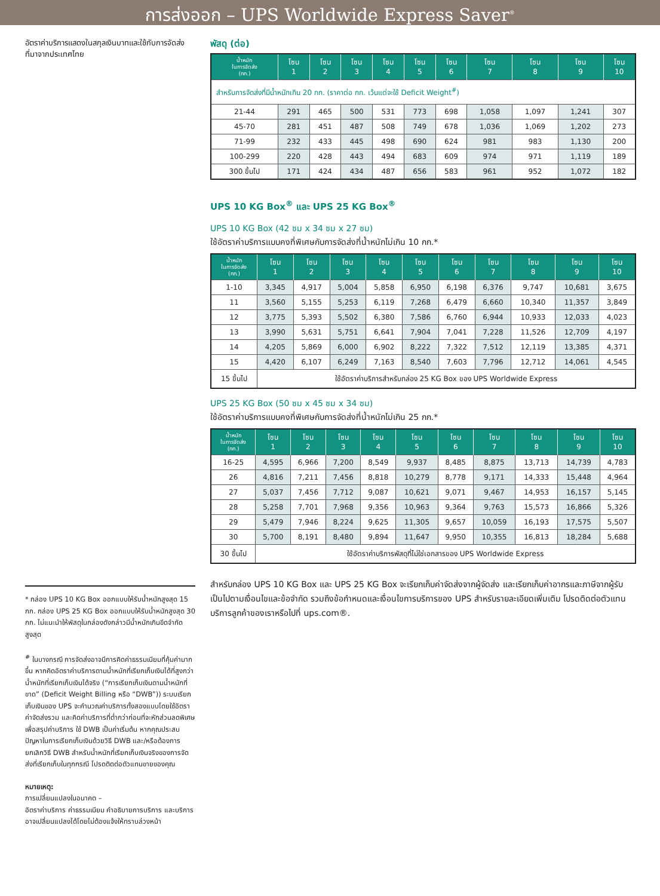การส่งออก – UPS Worldwide Express Saver<sup>®</sup>
อัตราค่าบริการแสดงในสกุลเงินบาทและใช้กับการจัดส่งที่มาจากประเทศไทย
* กล่อง UPS 10 KG Box ออกแบบให้รับน้ำหนักสูงสุด 15 กก. กล่อง UPS 25 KG Box ออกแบบให้รับน้ำหนักสูงสุด 30 กก. ไม่แนะนำให้พัสดุในกล่องดังกล่าวมีน้ำหนักเกินขีดจำกัดสูงสุด
<sup>#</sup> ในบางกรณี การจัดส่งอาจมีการคิดค่าธรรมเนียมที่คุ้มค่ามากขึ้น หากคิดอัตราค่าบริการตามน้ำหนักที่เรียกเก็บเงินได้ที่สูงกว่าน้ำหนักที่เรียกเก็บเงินได้จริง (“การเรียกเก็บเงินตามน้ำหนักที่ขาด” (Deficit Weight Billing หรือ “DWB”)) ระบบเรียกเก็บเงินของ UPS จะคำนวณค่าบริการทั้งสองแบบโดยใช้อัตราค่าจัดส่งรวม และคิดค่าบริการที่ต่ำกว่าก่อนที่จะหักส่วนลดพิเศษเพื่อสรุปค่าบริการ ใช้ DWB เป็นค่าเริ่มต้น หากคุณประสบปัญหาในการเรียกเก็บเงินด้วยวิธี DWB และ/หรือต้องการยกเลิกวิธี DWB สำหรับน้ำหนักที่เรียกเก็บเงินจริงของการจัดส่งที่เรียกเก็บในทุกกรณี โปรดติดต่อตัวแทนขายของคุณ
หมายเหตุ:
การเปลี่ยนแปลงในอนาคต –
อัตราค่าบริการ ค่าธรรมเนียม คำอธิบายการบริการ และบริการอาจเปลี่ยนแปลงได้โดยไม่ต้องแจ้งให้ทราบล่วงหน้า
พัสดุ (ต่อ)
| น้ำหนัก ในการจัดส่ง (กก.) | โซน 1 | โซน 2 | โซน 3 | โซน 4 | โซน 5 | โซน 6 | โซน 7 | โซน 8 | โซน 9 | โซน 10 |
| --- | --- | --- | --- | --- | --- | --- | --- | --- | --- | --- |
| สำหรับการจัดส่งที่มีน้ำหนักเกิน 20 กก. (ราคาต่อ กก. เว้นแต่จะใช้ Deficit Weight<sup>#</sup>) | | | | | | | | | | |
| 21-44 | 291 | 465 | 500 | 531 | 773 | 698 | 1,058 | 1,097 | 1,241 | 307 |
| 45-70 | 281 | 451 | 487 | 508 | 749 | 678 | 1,036 | 1,069 | 1,202 | 273 |
| 71-99 | 232 | 433 | 445 | 498 | 690 | 624 | 981 | 983 | 1,130 | 200 |
| 100-299 | 220 | 428 | 443 | 494 | 683 | 609 | 974 | 971 | 1,119 | 189 |
| 300 ขึ้นไป | 171 | 424 | 434 | 487 | 656 | 583 | 961 | 952 | 1,072 | 182 |
UPS 10 KG Box<sup>®</sup> และ UPS 25 KG Box<sup>®</sup>
UPS 10 KG Box (42 ซม x 34 ซม x 27 ซม)
ใช้อัตราค่าบริการแบบคงที่พิเศษกับการจัดส่งที่น้ำหนักไม่เกิน 10 กก.*
| น้ำหนัก ในการจัดส่ง (กก.) | โซน 1 | โซน 2 | โซน 3 | โซน 4 | โซน 5 | โซน 6 | โซน 7 | โซน 8 | โซน 9 | โซน 10 |
| --- | --- | --- | --- | --- | --- | --- | --- | --- | --- | --- |
| 1-10 | 3,345 | 4,917 | 5,004 | 5,858 | 6,950 | 6,198 | 6,376 | 9,747 | 10,681 | 3,675 |
| 11 | 3,560 | 5,155 | 5,253 | 6,119 | 7,268 | 6,479 | 6,660 | 10,340 | 11,357 | 3,849 |
| 12 | 3,775 | 5,393 | 5,502 | 6,380 | 7,586 | 6,760 | 6,944 | 10,933 | 12,033 | 4,023 |
| 13 | 3,990 | 5,631 | 5,751 | 6,641 | 7,904 | 7,041 | 7,228 | 11,526 | 12,709 | 4,197 |
| 14 | 4,205 | 5,869 | 6,000 | 6,902 | 8,222 | 7,322 | 7,512 | 12,119 | 13,385 | 4,371 |
| 15 | 4,420 | 6,107 | 6,249 | 7,163 | 8,540 | 7,603 | 7,796 | 12,712 | 14,061 | 4,545 |
| 15 ขึ้นไป | ใช้อัตราค่าบริการสำหรับกล่อง 25 KG Box ของ UPS Worldwide Express | | | | | | | | | |
UPS 25 KG Box (50 ซม x 45 ซม x 34 ซม)
ใช้อัตราค่าบริการแบบคงที่พิเศษกับการจัดส่งที่น้ำหนักไม่เกิน 25 กก.*
| น้ำหนัก ในการจัดส่ง (กก.) | โซน 1 | โซน 2 | โซน 3 | โซน 4 | โซน 5 | โซน 6 | โซน 7 | โซน 8 | โซน 9 | โซน 10 |
| --- | --- | --- | --- | --- | --- | --- | --- | --- | --- | --- |
| 16-25 | 4,595 | 6,966 | 7,200 | 8,549 | 9,937 | 8,485 | 8,875 | 13,713 | 14,739 | 4,783 |
| 26 | 4,816 | 7,211 | 7,456 | 8,818 | 10,279 | 8,778 | 9,171 | 14,333 | 15,448 | 4,964 |
| 27 | 5,037 | 7,456 | 7,712 | 9,087 | 10,621 | 9,071 | 9,467 | 14,953 | 16,157 | 5,145 |
| 28 | 5,258 | 7,701 | 7,968 | 9,356 | 10,963 | 9,364 | 9,763 | 15,573 | 16,866 | 5,326 |
| 29 | 5,479 | 7,946 | 8,224 | 9,625 | 11,305 | 9,657 | 10,059 | 16,193 | 17,575 | 5,507 |
| 30 | 5,700 | 8,191 | 8,480 | 9,894 | 11,647 | 9,950 | 10,355 | 16,813 | 18,284 | 5,688 |
| 30 ขึ้นไป | ใช้อัตราค่าบริการพัสดุที่ไม่ใช่เอกสารของ UPS Worldwide Express | | | | | | | | | |
สำหรับกล่อง UPS 10 KG Box และ UPS 25 KG Box จะเรียกเก็บค่าจัดส่งจากผู้จัดส่ง และเรียกเก็บค่าอากรและภาษีจากผู้รับ เป็นไปตามเงื่อนไขและข้อจำกัด รวมถึงข้อกำหนดและเงื่อนไขการบริการของ UPS สำหรับรายละเอียดเพิ่มเติม โปรดติดต่อตัวแทนบริการลูกค้าของเราหรือไปที่ ups.com®.